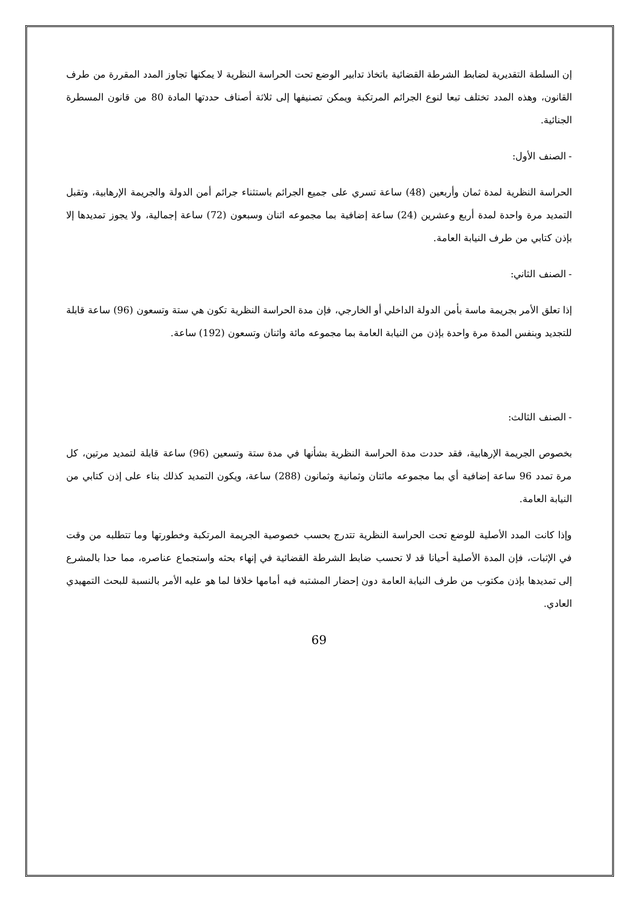إن السلطة التقديرية لضابط الشرطة القضائية باتخاذ تدابير الوضع تحت الحراسة النظرية لا يمكنها تجاوز المدد المقررة من طرف القانون، وهذه المدد تختلف تبعا لنوع الجرائم المرتكبة ويمكن تصنيفها إلى ثلاثة أصناف حددتها المادة 80 من قانون المسطرة الجنائية.
- الصنف الأول:
الحراسة النظرية لمدة ثمان وأربعين (48) ساعة تسري على جميع الجرائم باستثناء جرائم أمن الدولة والجريمة الإرهابية، وتقبل التمديد مرة واحدة لمدة أربع وعشرين (24) ساعة إضافية بما مجموعه اثنان وسبعون (72) ساعة إجمالية، ولا يجوز تمديدها إلا بإذن كتابي من طرف النيابة العامة.
- الصنف الثاني:
إذا تعلق الأمر بجريمة ماسة بأمن الدولة الداخلي أو الخارجي، فإن مدة الحراسة النظرية تكون هي ستة وتسعون (96) ساعة قابلة للتجديد وبنفس المدة مرة واحدة بإذن من النيابة العامة بما مجموعه مائة واثنان وتسعون (192) ساعة.
- الصنف الثالث:
بخصوص الجريمة الإرهابية، فقد حددت مدة الحراسة النظرية بشأنها في مدة ستة وتسعين (96) ساعة قابلة لتمديد مرتين، كل مرة تمدد 96 ساعة إضافية أي بما مجموعه مائتان وثمانية وثمانون (288) ساعة، ويكون التمديد كذلك بناء على إذن كتابي من النيابة العامة.
وإذا كانت المدد الأصلية للوضع تحت الحراسة النظرية تتدرج بحسب خصوصية الجريمة المرتكبة وخطورتها وما تتطلبه من وقت في الإثبات، فإن المدة الأصلية أحيانا قد لا تحسب ضابط الشرطة القضائية في إنهاء بحثه واستجماع عناصره، مما حدا بالمشرع إلى تمديدها بإذن مكتوب من طرف النيابة العامة دون إحضار المشتبه فيه أمامها خلافا لما هو عليه الأمر بالنسبة للبحث التمهيدي العادي.
69